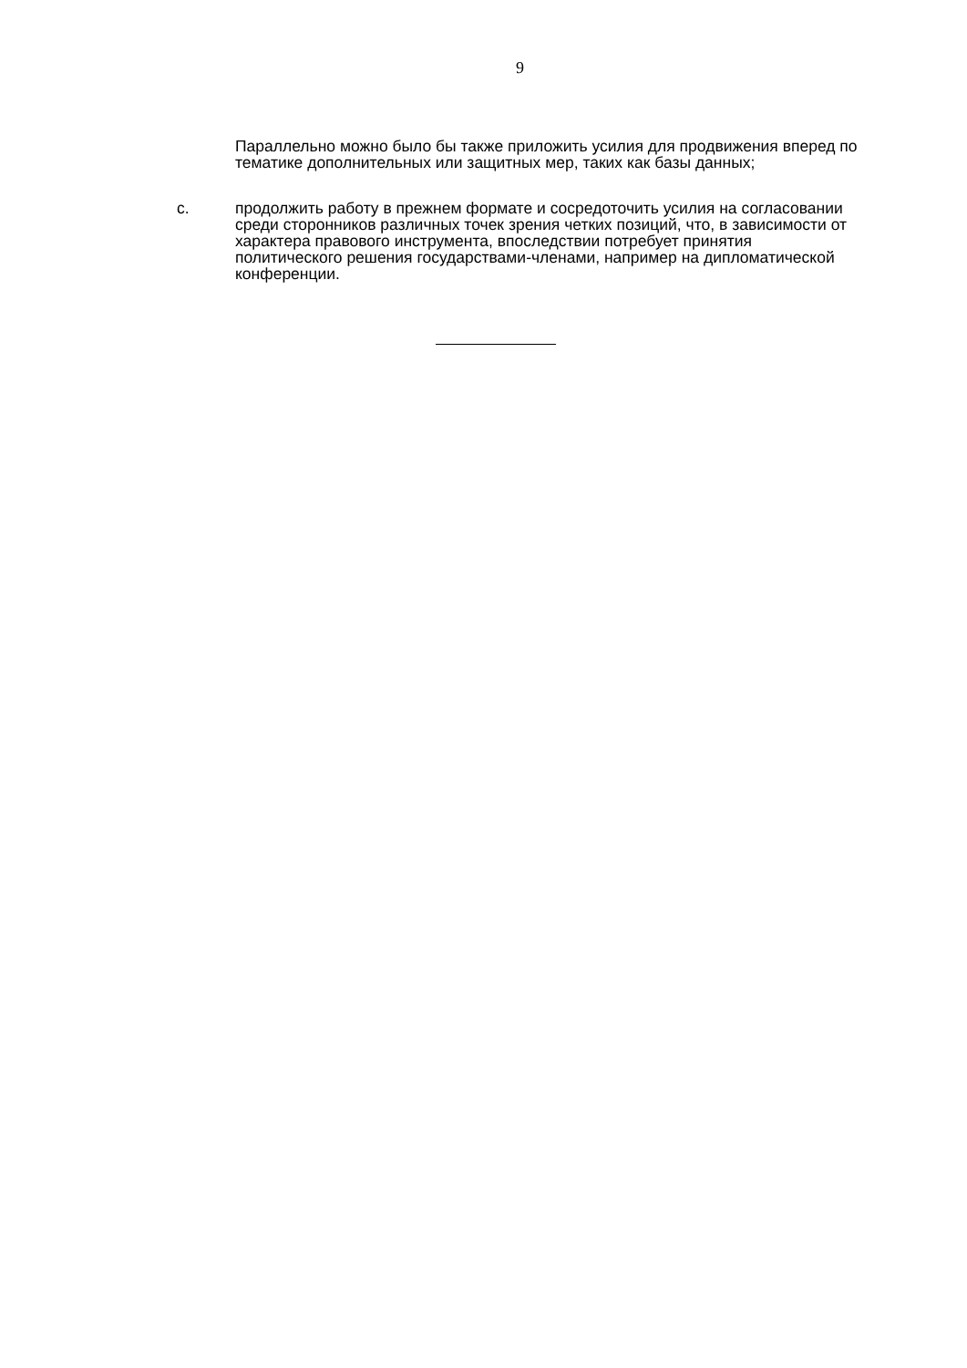9
Параллельно можно было бы также приложить усилия для продвижения вперед по тематике дополнительных или защитных мер, таких как базы данных;
c. продолжить работу в прежнем формате и сосредоточить усилия на согласовании среди сторонников различных точек зрения четких позиций, что, в зависимости от характера правового инструмента, впоследствии потребует принятия политического решения государствами-членами, например на дипломатической конференции.